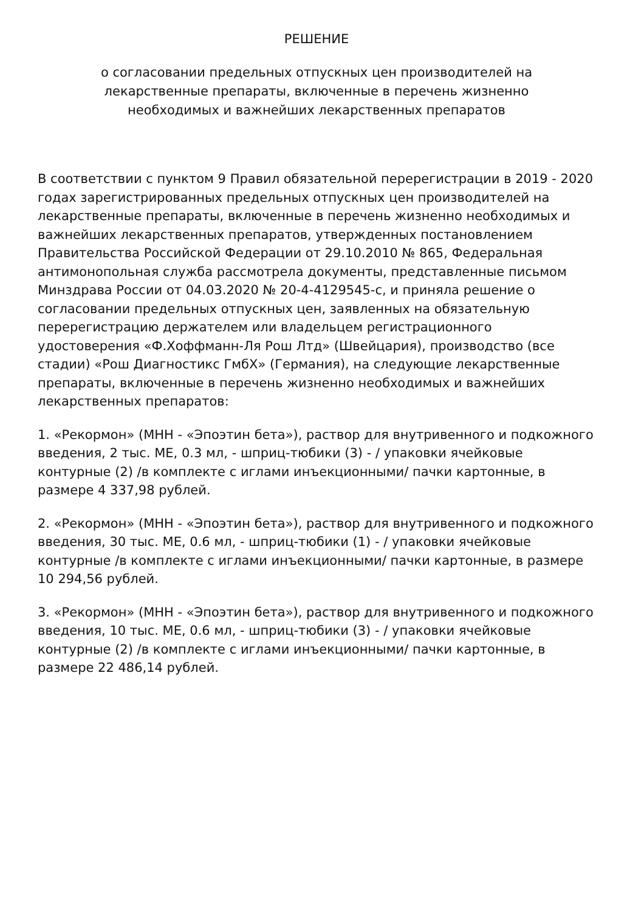РЕШЕНИЕ
о согласовании предельных отпускных цен производителей на
лекарственные препараты, включенные в перечень жизненно
необходимых и важнейших лекарственных препаратов
В соответствии с пунктом 9 Правил обязательной перерегистрации в 2019 - 2020 годах зарегистрированных предельных отпускных цен производителей на лекарственные препараты, включенные в перечень жизненно необходимых и важнейших лекарственных препаратов, утвержденных постановлением Правительства Российской Федерации от 29.10.2010 № 865, Федеральная антимонопольная служба рассмотрела документы, представленные письмом Минздрава России от 04.03.2020 № 20-4-4129545-с, и приняла решение о согласовании предельных отпускных цен, заявленных на обязательную перерегистрацию держателем или владельцем регистрационного удостоверения «Ф.Хоффманн-Ля Рош Лтд» (Швейцария), производство (все стадии) «Рош Диагностикс ГмбХ» (Германия), на следующие лекарственные препараты, включенные в перечень жизненно необходимых и важнейших лекарственных препаратов:
1. «Рекормон» (МНН - «Эпоэтин бета»), раствор для внутривенного и подкожного введения, 2 тыс. МЕ, 0.3 мл, - шприц-тюбики (3) - / упаковки ячейковые контурные (2) /в комплекте с иглами инъекционными/ пачки картонные, в размере 4 337,98 рублей.
2. «Рекормон» (МНН - «Эпоэтин бета»), раствор для внутривенного и подкожного введения, 30 тыс. МЕ, 0.6 мл, - шприц-тюбики (1) - / упаковки ячейковые контурные /в комплекте с иглами инъекционными/ пачки картонные, в размере 10 294,56 рублей.
3. «Рекормон» (МНН - «Эпоэтин бета»), раствор для внутривенного и подкожного введения, 10 тыс. МЕ, 0.6 мл, - шприц-тюбики (3) - / упаковки ячейковые контурные (2) /в комплекте с иглами инъекционными/ пачки картонные, в размере 22 486,14 рублей.